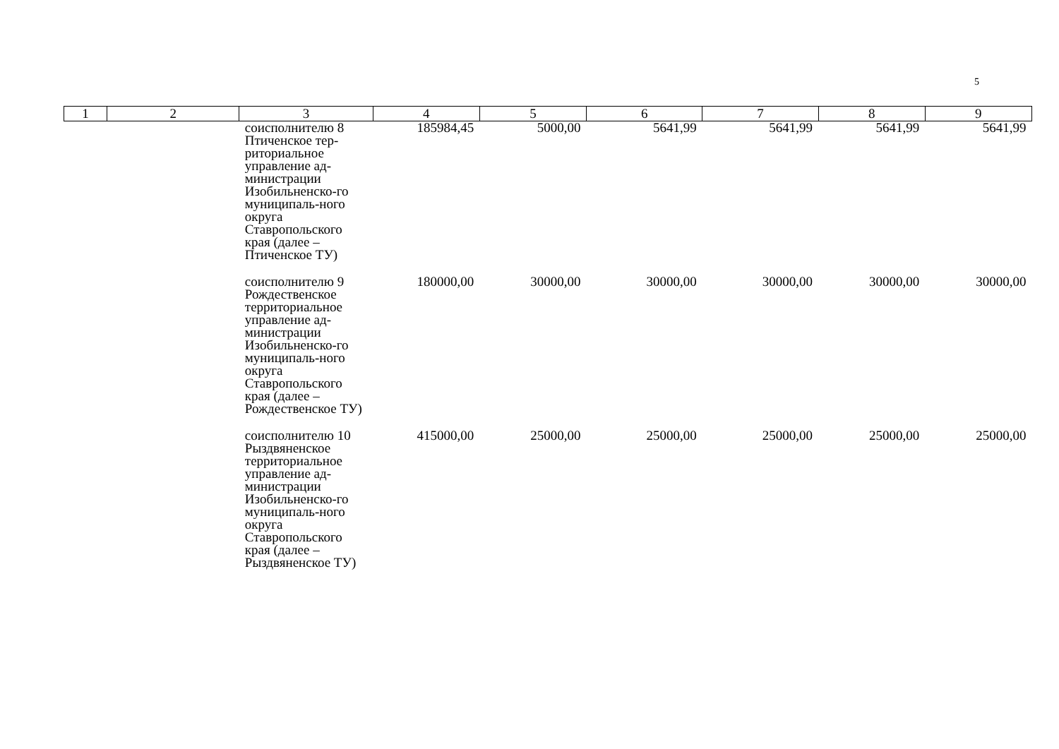5
| 1 | 2 | 3 | 4 | 5 | 6 | 7 | 8 | 9 |
| --- | --- | --- | --- | --- | --- | --- | --- | --- |
| | | соисполнителю 8 Птиченское тер-риториальное управление ад-министрации Изобильненско-го муниципаль-ного округа Ставропольского края (далее – Птиченское ТУ) | 185984,45 | 5000,00 | 5641,99 | 5641,99 | 5641,99 | 5641,99 |
| | | соисполнителю 9 Рождественское территориальное управление ад-министрации Изобильненско-го муниципаль-ного округа Ставропольского края (далее – Рождественское ТУ) | 180000,00 | 30000,00 | 30000,00 | 30000,00 | 30000,00 | 30000,00 |
| | | соисполнителю 10 Рыздвяненское территориальное управление ад-министрации Изобильненско-го муниципаль-ного округа Ставропольского края (далее – Рыздвяненское ТУ) | 415000,00 | 25000,00 | 25000,00 | 25000,00 | 25000,00 | 25000,00 |